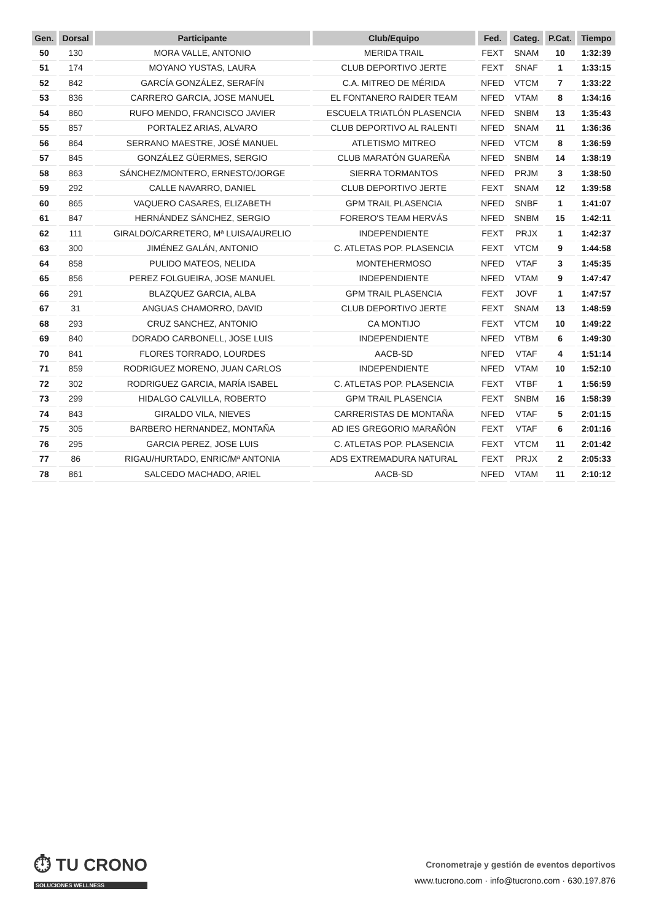| Gen. | Dorsal | Participante | Club/Equipo | Fed. | Categ. | P.Cat. | Tiempo |
| --- | --- | --- | --- | --- | --- | --- | --- |
| 50 | 130 | MORA VALLE, ANTONIO | MERIDA TRAIL | FEXT | SNAM | 10 | 1:32:39 |
| 51 | 174 | MOYANO YUSTAS, LAURA | CLUB DEPORTIVO JERTE | FEXT | SNAF | 1 | 1:33:15 |
| 52 | 842 | GARCÍA GONZÁLEZ, SERAFÍN | C.A. MITREO DE MÉRIDA | NFED | VTCM | 7 | 1:33:22 |
| 53 | 836 | CARRERO GARCIA, JOSE MANUEL | EL FONTANERO RAIDER TEAM | NFED | VTAM | 8 | 1:34:16 |
| 54 | 860 | RUFO MENDO, FRANCISCO JAVIER | ESCUELA TRIATLÓN PLASENCIA | NFED | SNBM | 13 | 1:35:43 |
| 55 | 857 | PORTALEZ ARIAS, ALVARO | CLUB DEPORTIVO AL RALENTI | NFED | SNAM | 11 | 1:36:36 |
| 56 | 864 | SERRANO MAESTRE, JOSÉ MANUEL | ATLETISMO MITREO | NFED | VTCM | 8 | 1:36:59 |
| 57 | 845 | GONZÁLEZ GÜERMES, SERGIO | CLUB MARATÓN GUAREÑA | NFED | SNBM | 14 | 1:38:19 |
| 58 | 863 | SÁNCHEZ/MONTERO, ERNESTO/JORGE | SIERRA TORMANTOS | NFED | PRJM | 3 | 1:38:50 |
| 59 | 292 | CALLE NAVARRO, DANIEL | CLUB DEPORTIVO JERTE | FEXT | SNAM | 12 | 1:39:58 |
| 60 | 865 | VAQUERO CASARES, ELIZABETH | GPM TRAIL PLASENCIA | NFED | SNBF | 1 | 1:41:07 |
| 61 | 847 | HERNÁNDEZ SÁNCHEZ, SERGIO | FORERO'S TEAM HERVÁS | NFED | SNBM | 15 | 1:42:11 |
| 62 | 111 | GIRALDO/CARRETERO, Mª LUISA/AURELIO | INDEPENDIENTE | FEXT | PRJX | 1 | 1:42:37 |
| 63 | 300 | JIMÉNEZ GALÁN, ANTONIO | C. ATLETAS POP. PLASENCIA | FEXT | VTCM | 9 | 1:44:58 |
| 64 | 858 | PULIDO MATEOS, NELIDA | MONTEHERMOSO | NFED | VTAF | 3 | 1:45:35 |
| 65 | 856 | PEREZ FOLGUEIRA, JOSE MANUEL | INDEPENDIENTE | NFED | VTAM | 9 | 1:47:47 |
| 66 | 291 | BLAZQUEZ GARCIA, ALBA | GPM TRAIL PLASENCIA | FEXT | JOVF | 1 | 1:47:57 |
| 67 | 31 | ANGUAS CHAMORRO, DAVID | CLUB DEPORTIVO JERTE | FEXT | SNAM | 13 | 1:48:59 |
| 68 | 293 | CRUZ SANCHEZ, ANTONIO | CA MONTIJO | FEXT | VTCM | 10 | 1:49:22 |
| 69 | 840 | DORADO CARBONELL, JOSE LUIS | INDEPENDIENTE | NFED | VTBM | 6 | 1:49:30 |
| 70 | 841 | FLORES TORRADO, LOURDES | AACB-SD | NFED | VTAF | 4 | 1:51:14 |
| 71 | 859 | RODRIGUEZ MORENO, JUAN CARLOS | INDEPENDIENTE | NFED | VTAM | 10 | 1:52:10 |
| 72 | 302 | RODRIGUEZ GARCIA, MARÍA ISABEL | C. ATLETAS POP. PLASENCIA | FEXT | VTBF | 1 | 1:56:59 |
| 73 | 299 | HIDALGO CALVILLA, ROBERTO | GPM TRAIL PLASENCIA | FEXT | SNBM | 16 | 1:58:39 |
| 74 | 843 | GIRALDO VILA, NIEVES | CARRERISTAS DE MONTAÑA | NFED | VTAF | 5 | 2:01:15 |
| 75 | 305 | BARBERO HERNANDEZ, MONTAÑA | AD IES GREGORIO MARAÑÓN | FEXT | VTAF | 6 | 2:01:16 |
| 76 | 295 | GARCIA PEREZ, JOSE LUIS | C. ATLETAS POP. PLASENCIA | FEXT | VTCM | 11 | 2:01:42 |
| 77 | 86 | RIGAU/HURTADO, ENRIC/Mª ANTONIA | ADS EXTREMADURA NATURAL | FEXT | PRJX | 2 | 2:05:33 |
| 78 | 861 | SALCEDO MACHADO, ARIEL | AACB-SD | NFED | VTAM | 11 | 2:10:12 |
⏱ TU CRONO
SOLUCIONES WELLNESS
Cronometraje y gestión de eventos deportivos
www.tucrono.com · info@tucrono.com · 630.197.876